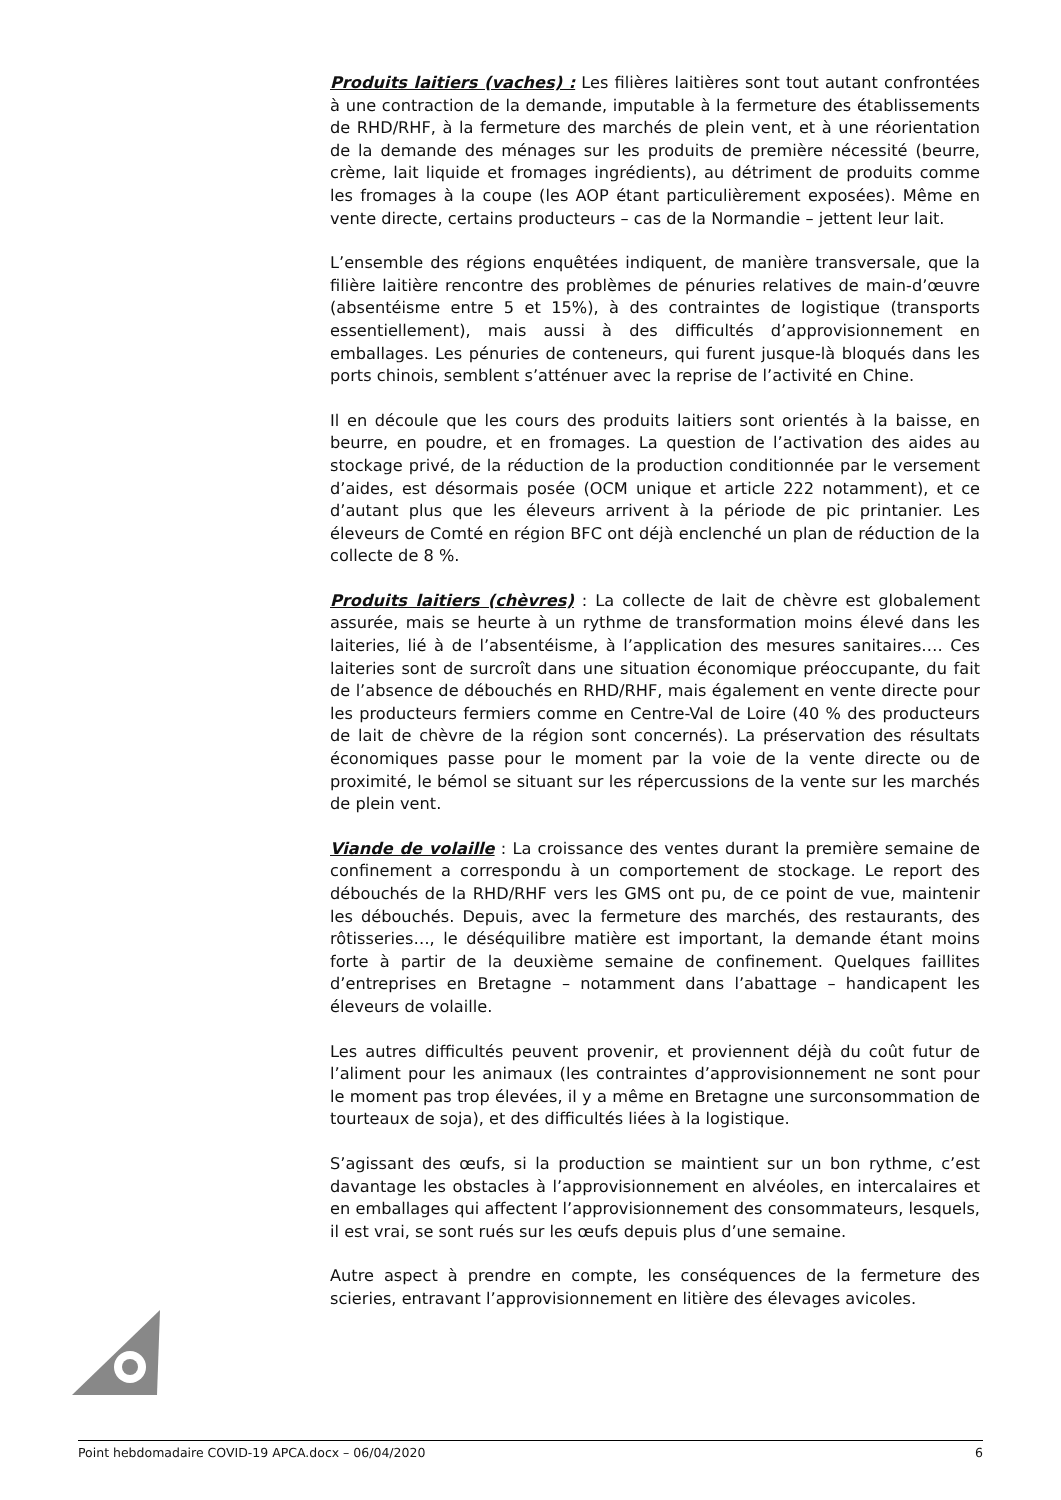Produits laitiers (vaches) : Les filières laitières sont tout autant confrontées à une contraction de la demande, imputable à la fermeture des établissements de RHD/RHF, à la fermeture des marchés de plein vent, et à une réorientation de la demande des ménages sur les produits de première nécessité (beurre, crème, lait liquide et fromages ingrédients), au détriment de produits comme les fromages à la coupe (les AOP étant particulièrement exposées). Même en vente directe, certains producteurs – cas de la Normandie – jettent leur lait.
L’ensemble des régions enquêtées indiquent, de manière transversale, que la filière laitière rencontre des problèmes de pénuries relatives de main-d’œuvre (absentéisme entre 5 et 15%), à des contraintes de logistique (transports essentiellement), mais aussi à des difficultés d’approvisionnement en emballages. Les pénuries de conteneurs, qui furent jusque-là bloqués dans les ports chinois, semblent s’atténuer avec la reprise de l’activité en Chine.
Il en découle que les cours des produits laitiers sont orientés à la baisse, en beurre, en poudre, et en fromages. La question de l’activation des aides au stockage privé, de la réduction de la production conditionnée par le versement d’aides, est désormais posée (OCM unique et article 222 notamment), et ce d’autant plus que les éleveurs arrivent à la période de pic printanier. Les éleveurs de Comté en région BFC ont déjà enclenché un plan de réduction de la collecte de 8 %.
Produits laitiers (chèvres) : La collecte de lait de chèvre est globalement assurée, mais se heurte à un rythme de transformation moins élevé dans les laiteries, lié à de l’absentéisme, à l’application des mesures sanitaires…. Ces laiteries sont de surcroît dans une situation économique préoccupante, du fait de l’absence de débouchés en RHD/RHF, mais également en vente directe pour les producteurs fermiers comme en Centre-Val de Loire (40 % des producteurs de lait de chèvre de la région sont concernés). La préservation des résultats économiques passe pour le moment par la voie de la vente directe ou de proximité, le bémol se situant sur les répercussions de la vente sur les marchés de plein vent.
Viande de volaille : La croissance des ventes durant la première semaine de confinement a correspondu à un comportement de stockage. Le report des débouchés de la RHD/RHF vers les GMS ont pu, de ce point de vue, maintenir les débouchés. Depuis, avec la fermeture des marchés, des restaurants, des rôtisseries…, le déséquilibre matière est important, la demande étant moins forte à partir de la deuxième semaine de confinement. Quelques faillites d’entreprises en Bretagne – notamment dans l’abattage – handicapent les éleveurs de volaille.
Les autres difficultés peuvent provenir, et proviennent déjà du coût futur de l’aliment pour les animaux (les contraintes d’approvisionnement ne sont pour le moment pas trop élevées, il y a même en Bretagne une surconsommation de tourteaux de soja), et des difficultés liées à la logistique.
S’agissant des œufs, si la production se maintient sur un bon rythme, c’est davantage les obstacles à l’approvisionnement en alvéoles, en intercalaires et en emballages qui affectent l’approvisionnement des consommateurs, lesquels, il est vrai, se sont rués sur les œufs depuis plus d’une semaine.
Autre aspect à prendre en compte, les conséquences de la fermeture des scieries, entravant l’approvisionnement en litière des élevages avicoles.
Point hebdomadaire COVID-19 APCA.docx – 06/04/2020 6